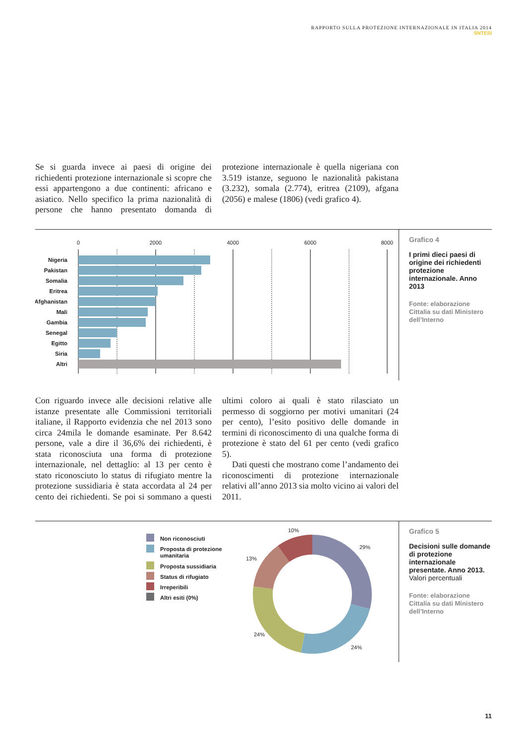RAPPORTO SULLA PROTEZIONE INTERNAZIONALE IN ITALIA 2014
SNTESI
Se si guarda invece ai paesi di origine dei richiedenti protezione internazionale si scopre che essi appartengono a due continenti: africano e asiatico. Nello specifico la prima nazionalità di persone che hanno presentato domanda di protezione internazionale è quella nigeriana con 3.519 istanze, seguono le nazionalità pakistana (3.232), somala (2.774), eritrea (2109), afgana (2056) e malese (1806) (vedi grafico 4).
0
2000
4000
6000
8000
Nigeria
Pakistan
Somalia
Eritrea
Afghanistan
Mali
Gambia
Senegal
Egitto
Siria
Altri
Grafico 4
I primi dieci paesi di origine dei richiedenti protezione internazionale. Anno 2013
Fonte: elaborazione Cittalia su dati Ministero dell’Interno
Con riguardo invece alle decisioni relative alle istanze presentate alle Commissioni territoriali italiane, il Rapporto evidenzia che nel 2013 sono circa 24mila le domande esaminate. Per 8.642 persone, vale a dire il 36,6% dei richiedenti, è stata riconosciuta una forma di protezione internazionale, nel dettaglio: al 13 per cento è stato riconosciuto lo status di rifugiato mentre la protezione sussidiaria è stata accordata al 24 per cento dei richiedenti. Se poi si sommano a questi ultimi coloro ai quali è stato rilasciato un permesso di soggiorno per motivi umanitari (24 per cento), l’esito positivo delle domande in termini di riconoscimento di una qualche forma di protezione è stato del 61 per cento (vedi grafico 5).
Dati questi che mostrano come l’andamento dei riconoscimenti di protezione internazionale relativi all’anno 2013 sia molto vicino ai valori del 2011.
Non riconosciuti
Proposta di protezione
umanitaria
Proposta sussidiaria
Status di rifugiato
Irreperibili
Altri esiti (0%)
10%
29%
13%
24%
24%
Grafico 5
Decisioni sulle domande di protezione internazionale presentate. Anno 2013.
Valori percentuali
Fonte: elaborazione Cittalia su dati Ministero dell’Interno
11